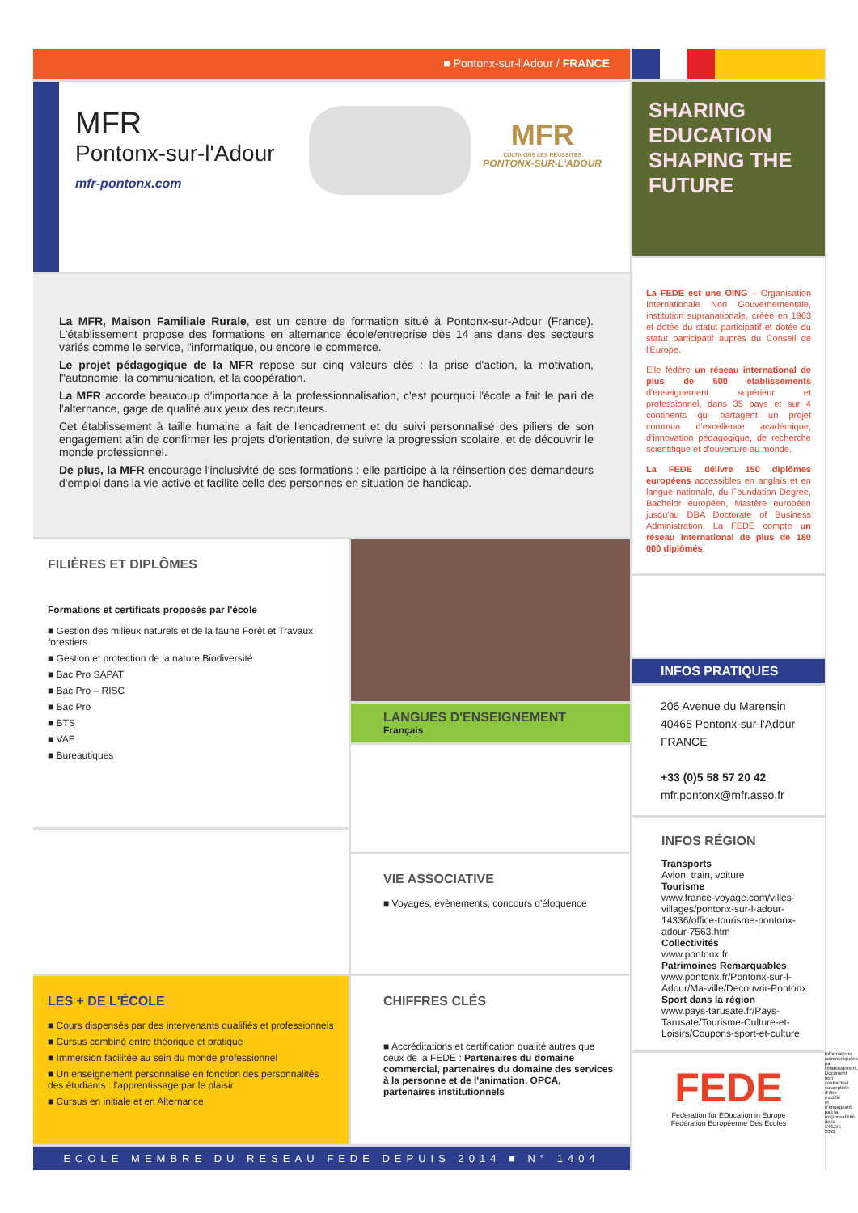■ Pontonx-sur-l'Adour / FRANCE
MFR
Pontonx-sur-l'Adour
mfr-pontonx.com
MFR
CULTIVONS LES RÉUSSITES
PONTONX-SUR-L'ADOUR
La MFR, Maison Familiale Rurale, est un centre de formation situé à Pontonx-sur-Adour (France). L'établissement propose des formations en alternance école/entreprise dès 14 ans dans des secteurs variés comme le service, l'informatique, ou encore le commerce.
Le projet pédagogique de la MFR repose sur cinq valeurs clés : la prise d'action, la motivation, l"autonomie, la communication, et la coopération.
La MFR accorde beaucoup d'importance à la professionnalisation, c'est pourquoi l'école a fait le pari de l'alternance, gage de qualité aux yeux des recruteurs.
Cet établissement à taille humaine a fait de l'encadrement et du suivi personnalisé des piliers de son engagement afin de confirmer les projets d'orientation, de suivre la progression scolaire, et de découvrir le monde professionnel.
De plus, la MFR encourage l'inclusivité de ses formations : elle participe à la réinsertion des demandeurs d'emploi dans la vie active et facilite celle des personnes en situation de handicap.
FILIÈRES ET DIPLÔMES
Formations et certificats proposés par l'école
■ Gestion des milieux naturels et de la faune Forêt et Travaux forestiers
■ Gestion et protection de la nature Biodiversité
■ Bac Pro SAPAT
■ Bac Pro – RISC
■ Bac Pro
■ BTS
■ VAE
■ Bureautiques
LES + DE L'ÉCOLE
■ Cours dispensés par des intervenants qualifiés et professionnels
■ Cursus combiné entre théorique et pratique
■ Immersion facilitée au sein du monde professionnel
■ Un enseignement personnalisé en fonction des personnalités des étudiants : l'apprentissage par le plaisir
■ Cursus en initiale et en Alternance
LANGUES D'ENSEIGNEMENT
Français
VIE ASSOCIATIVE
■ Voyages, évènements, concours d'éloquence
CHIFFRES CLÉS
■ Accréditations et certification qualité autres que ceux de la FEDE : Partenaires du domaine commercial, partenaires du domaine des services à la personne et de l'animation, OPCA, partenaires institutionnels
ECOLE MEMBRE DU RESEAU FEDE DEPUIS 2014 ■ N° 1404
SHARING EDUCATION SHAPING THE FUTURE
La FEDE est une OING – Organisation Internationale Non Gouvernementale, institution supranationale, créée en 1963 et dotée du statut participatif et dotée du statut participatif auprès du Conseil de l'Europe.
Elle fédère un réseau international de plus de 500 établissements d'enseignement supérieur et professionnel, dans 35 pays et sur 4 continents qui partagent un projet commun d'excellence académique, d'innovation pédagogique, de recherche scientifique et d'ouverture au monde.
La FEDE délivre 150 diplômes européens accessibles en anglais et en langue nationale, du Foundation Degree, Bachelor européen, Mastère européen jusqu'au DBA Doctorate of Business Administration. La FEDE compte un réseau international de plus de 180 000 diplômés.
INFOS PRATIQUES
206 Avenue du Marensin
40465 Pontonx-sur-l'Adour
FRANCE
+33 (0)5 58 57 20 42
mfr.pontonx@mfr.asso.fr
INFOS RÉGION
Transports
Avion, train, voiture
Tourisme
www.france-voyage.com/villes-villages/pontonx-sur-l-adour-14336/office-tourisme-pontonx-adour-7563.htm
Collectivités
www.pontonx.fr
Patrimoines Remarquables
www.pontonx.fr/Pontonx-sur-l-Adour/Ma-ville/Decouvrir-Pontonx
Sport dans la région
www.pays-tarusate.fr/Pays-Tarusate/Tourisme-Culture-et-Loisirs/Coupons-sport-et-culture
FEDE
Federation for EDucation in Europe
Fédération Européenne Des Ecoles
Informations communiquées par l'établissement. Document non contractuel susceptible d'être modifié et n'engageant pas la responsabilité de la ©FEDE 2022